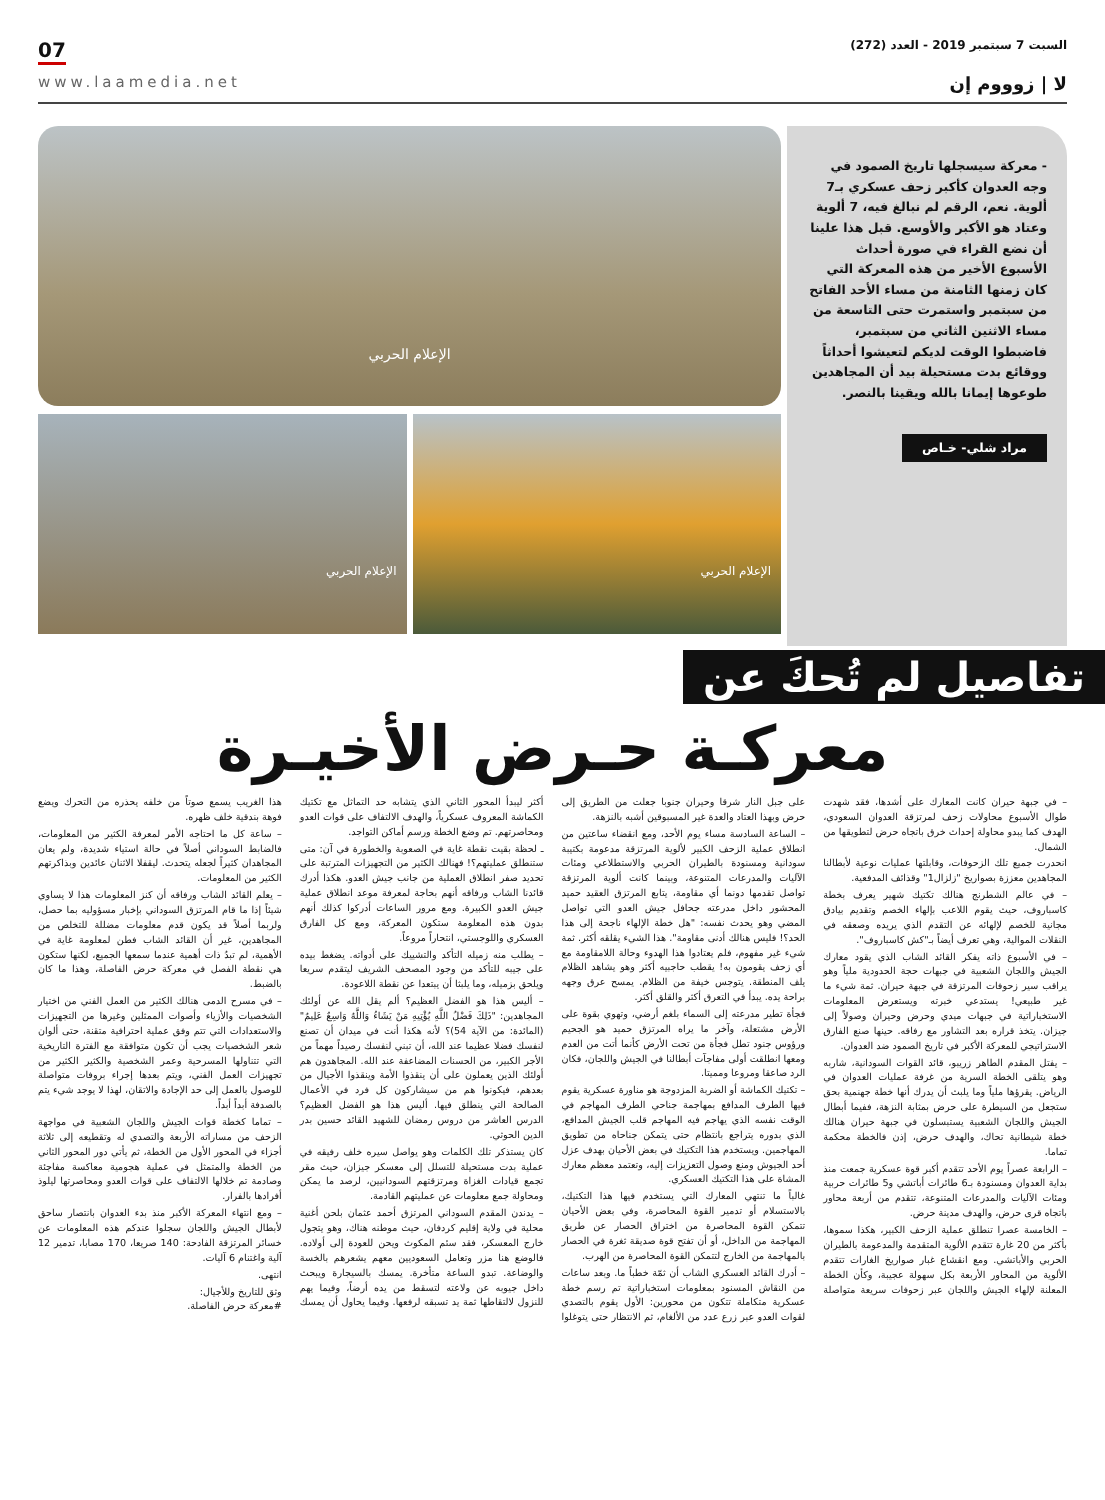السبت 7 سبتمبر 2019 - العدد (272)
07
لا | زوووم إن
www.laamedia.net
- معركة سيسجلها تاريخ الصمود في وجه العدوان كأكبر زحف عسكري بـ7 ألوية. نعم، الرقم لم نبالغ فيه، 7 ألوية وعتاد هو الأكبر والأوسع. قبل هذا علينا أن نضع القراء في صورة أحداث الأسبوع الأخير من هذه المعركة التي كان زمنها الثامنة من مساء الأحد الفاتح من سبتمبر واستمرت حتى التاسعة من مساء الاثنين الثاني من سبتمبر، فاضبطوا الوقت لديكم لتعيشوا أحداثاً ووقائع بدت مستحيلة بيد أن المجاهدين طوعوها إيمانا بالله ويقينا بالنصر.
مراد شلي- خـاص
الإعلام الحربي
الإعلام الحربي الإعلام الحربي
تفاصيل لم تُحكَ عن
معركـة حـرض الأخيـرة
– في جبهة حيران كانت المعارك على أشدها، فقد شهدت طوال الأسبوع محاولات زحف لمرتزقة العدوان السعودي، الهدف كما يبدو محاولة إحداث خرق باتجاه حرض لتطويقها من الشمال.
انحدرت جميع تلك الزحوفات، وقابلتها عمليات نوعية لأبطالنا المجاهدين معززة بصواريخ "زلزال1" وقذائف المدفعية.
– في عالم الشطرنج هنالك تكتيك شهير يعرف بخطة كاسباروف، حيث يقوم اللاعب بإلهاء الخصم وتقديم بيادق مجانية للخصم لإلهائه عن التقدم الذي يريده وصعقه في النقلات الموالية، وهي تعرف أيضاً بـ"كش كاسباروف".
– في الأسبوع ذاته يفكر القائد الشاب الذي يقود معارك الجيش واللجان الشعبية في جبهات حجة الحدودية ملياً وهو يراقب سير زحوفات المرتزقة في جبهة حيران. ثمة شيء ما غير طبيعي! يستدعي خبرته ويستعرض المعلومات الاستخباراتية في جبهات ميدي وحرض وحيران وصولاً إلى جيزان. يتخذ قراره بعد التشاور مع رفاقه. حينها صنع الفارق الاستراتيجي للمعركة الأكبر في تاريخ الصمود ضد العدوان.
– يفتل المقدم الطاهر زريبو، قائد القوات السودانية، شاربه وهو يتلقى الخطة السرية من غرفة عمليات العدوان في الرياض. يقرؤها ملياً وما يلبث أن يدرك أنها خطة جهنمية بحق ستجعل من السيطرة على حرض بمثابة النزهة، ففيما أبطال الجيش واللجان الشعبية يستبسلون في جبهة حيران هنالك خطة شيطانية تحاك، والهدف حرض، إذن فالخطة محكمة تماما.
– الرابعة عصراً يوم الأحد تتقدم أكبر قوة عسكرية جمعت منذ بداية العدوان ومسنودة بـ6 طائرات أباتشي و5 طائرات حربية ومئات الآليات والمدرعات المتنوعة، تتقدم من أربعة محاور باتجاه قرى حرض، والهدف مدينة حرض.
– الخامسة عصرا تنطلق عملية الزحف الكبير، هكذا سموها، بأكثر من 20 غارة تتقدم الألوية المتقدمة والمدعومة بالطيران الحربي والأباتشي. ومع انقشاع غبار صواريخ الغارات تتقدم الألوية من المحاور الأربعة بكل سهولة عجيبة، وكأن الخطة المعلنة لإلهاء الجيش واللجان عبر زحوفات سريعة متواصلة على جبل النار شرقا وحيران جنوبا جعلت من الطريق إلى حرض وبهذا العتاد والعدة غير المسبوقين أشبه بالنزهة.
– الساعة السادسة مساء يوم الأحد، ومع انقضاء ساعتين من انطلاق عملية الزحف الكبير لألوية المرتزقة مدعومة بكتيبة سودانية ومسنودة بالطيران الحربي والاستطلاعي ومئات الآليات والمدرعات المتنوعة، وبينما كانت ألوية المرتزقة تواصل تقدمها دونما أي مقاومة، يتابع المرتزق العقيد حميد المحشور داخل مدرعته جحافل جيش العدو التي تواصل المضي وهو يحدث نفسه: "هل خطة الإلهاء ناجحة إلى هذا الحد؟! فليس هنالك أدنى مقاومة". هذا الشيء يقلقه أكثر. ثمة شيء غير مفهوم، فلم يعتادوا هذا الهدوء وحالة اللامقاومة مع أي زحف يقومون به! يقطب حاجبيه أكثر وهو يشاهد الظلام يلف المنطقة. يتوجس خيفة من الظلام. يمسح عرق وجهه براحة يده. يبدأ في التعرق أكثر والقلق أكثر.
فجأة تطير مدرعته إلى السماء بلغم أرضي، وتهوي بقوة على الأرض مشتعلة، وآخر ما يراه المرتزق حميد هو الجحيم ورؤوس جنود تطل فجأة من تحت الأرض كأنما أتت من العدم ومعها انطلقت أولى مفاجآت أبطالنا في الجيش واللجان، فكان الرد صاعقا ومروعا ومميتا.
– تكتيك الكماشة أو الضربة المزدوجة هو مناورة عسكرية يقوم فيها الطرف المدافع بمهاجمة جناحي الطرف المهاجم في الوقت نفسه الذي يهاجم فيه المهاجم قلب الجيش المدافع، الذي بدوره يتراجع بانتظام حتى يتمكن جناحاه من تطويق المهاجمين. ويستخدم هذا التكتيك في بعض الأحيان بهدف عزل أحد الجيوش ومنع وصول التعزيزات إليه، وتعتمد معظم معارك المشاة على هذا التكتيك العسكري.
غالباً ما تنتهي المعارك التي يستخدم فيها هذا التكتيك، بالاستسلام أو تدمير القوة المحاصرة، وفي بعض الأحيان تتمكن القوة المحاصرة من اختراق الحصار عن طريق المهاجمة من الداخل، أو أن تفتح قوة صديقة ثغرة في الحصار بالمهاجمة من الخارج لتتمكن القوة المحاصرة من الهرب.
– أدرك القائد العسكري الشاب أن ثمّة خطباً ما. وبعد ساعات من النقاش المسنود بمعلومات استخباراتية تم رسم خطة عسكرية متكاملة تتكون من محورين: الأول يقوم بالتصدي لقوات العدو عبر زرع عدد من الألغام، ثم الانتظار حتى يتوغلوا أكثر ليبدأ المحور الثاني الذي يتشابه حد التماثل مع تكتيك الكماشة المعروف عسكرياً، والهدف الالتفاف على قوات العدو ومحاصرتهم. تم وضع الخطة ورسم أماكن التواجد.
ـ لحظة بقيت نقطة غاية في الصعوبة والخطورة في آن: متى ستنطلق عمليتهم؟! فهنالك الكثير من التجهيزات المترتبة على تحديد صفر انطلاق العملية من جانب جيش العدو. هكذا أدرك قائدنا الشاب ورفاقه أنهم بحاجة لمعرفة موعد انطلاق عملية جيش العدو الكبيرة. ومع مرور الساعات أدركوا كذلك أنهم بدون هذه المعلومة ستكون المعركة، ومع كل الفارق العسكري واللوجستي، انتحاراً مروعاً.
– يطلب منه زميله التأكد والتشييك على أدواته. يضغط بيده على جيبه للتأكد من وجود المصحف الشريف ليتقدم سريعا ويلحق بزميله، وما يلبثا أن يبتعدا عن نقطة اللاعودة.
– أليس هذا هو الفضل العظيم؟ ألم يقل الله عن أولئك المجاهدين: "ذَلِكَ فَضْلُ اللَّهِ يُؤْتِيهِ مَنْ يَشَاءُ وَاللَّهُ وَاسِعٌ عَلِيمٌ" (المائدة: من الآية 54)؟ لأنه هكذا أنت في ميدان أن تصنع لنفسك فضلا عظيما عند الله، أن تبني لنفسك رصيداً مهماً من الأجر الكبير، من الحسنات المضاعفة عند الله. المجاهدون هم أولئك الذين يعملون على أن ينقذوا الأمة وينقذوا الأجيال من بعدهم، فيكونوا هم من سيشاركون كل فرد في الأعمال الصالحة التي ينطلق فيها. أليس هذا هو الفضل العظيم؟ الدرس العاشر من دروس رمضان للشهيد القائد حسين بدر الدين الحوثي.
كان يستذكر تلك الكلمات وهو يواصل سيره خلف رفيقه في عملية بدت مستحيلة للتسلل إلى معسكر جيزان، حيث مقر تجمع قيادات الغزاة ومرتزقتهم السودانيين، لرصد ما يمكن ومحاولة جمع معلومات عن عمليتهم القادمة.
– يدندن المقدم السوداني المرتزق أحمد عثمان بلحن أغنية محلية في ولاية إقليم كردفان، حيث موطنه هناك، وهو يتجول خارج المعسكر، فقد سئم المكوث ويحن للعودة إلى أولاده. فالوضع هنا مزر وتعامل السعوديين معهم يشعرهم بالخسة والوضاعة. تبدو الساعة متأخرة. يمسك بالسيجارة ويبحث داخل جيوبه عن ولاعته لتسقط من يده أرضاً، وفيما يهم للنزول لالتقاطها ثمة يد تسبقه لرفعها. وفيما يحاول أن يمسك هذا الغريب يسمع صوتاً من خلفه يحذره من التحرك ويضع فوهة بندقية خلف ظهره.
– ساعة كل ما احتاجه الأمر لمعرفة الكثير من المعلومات، فالضابط السوداني أصلاً في حالة استياء شديدة، ولم يعان المجاهدان كثيراً لجعله يتحدث. ليقفلا الاثنان عائدين وبذاكرتهم الكثير من المعلومات.
– يعلم القائد الشاب ورفاقه أن كنز المعلومات هذا لا يساوي شيئاً إذا ما قام المرتزق السوداني بإخبار مسؤوليه بما حصل، ولربما أصلاً قد يكون قدم معلومات مضللة للتخلص من المجاهدين، غير أن القائد الشاب فطن لمعلومة غاية في الأهمية، لم تبدُ ذات أهمية عندما سمعها الجميع، لكنها ستكون هي نقطة الفصل في معركة حرض الفاصلة، وهذا ما كان بالضبط.
– في مسرح الدمى هنالك الكثير من العمل الفني من اختيار الشخصيات والأزياء وأصوات الممثلين وغيرها من التجهيزات والاستعدادات التي تتم وفق عملية احترافية متقنة، حتى ألوان شعر الشخصيات يجب أن تكون متوافقة مع الفترة التاريخية التي تتناولها المسرحية وعمر الشخصية والكثير الكثير من تجهيزات العمل الفني، ويتم بعدها إجراء بروفات متواصلة للوصول بالعمل إلى حد الإجادة والاتقان، لهذا لا يوجد شيء يتم بالصدفة أبداً أبداً.
– تماما كخطة قوات الجيش واللجان الشعبية في مواجهة الزحف من مساراته الأربعة والتصدي له وتقطيعه إلى ثلاثة أجزاء في المحور الأول من الخطة، ثم يأتي دور المحور الثاني من الخطة والمتمثل في عملية هجومية معاكسة مفاجئة وصادمة تم خلالها الالتفاف على قوات العدو ومحاصرتها ليلوذ أفرادها بالفرار.
– ومع انتهاء المعركة الأكبر منذ بدء العدوان بانتصار ساحق لأبطال الجيش واللجان سجلوا عندكم هذه المعلومات عن خسائر المرتزقة الفادحة: 140 صريعا، 170 مصابا، تدمير 12 آلية واغتنام 6 آليات.
انتهى.
وثق للتاريخ وللأجيال:
#معركة حرض الفاصلة.